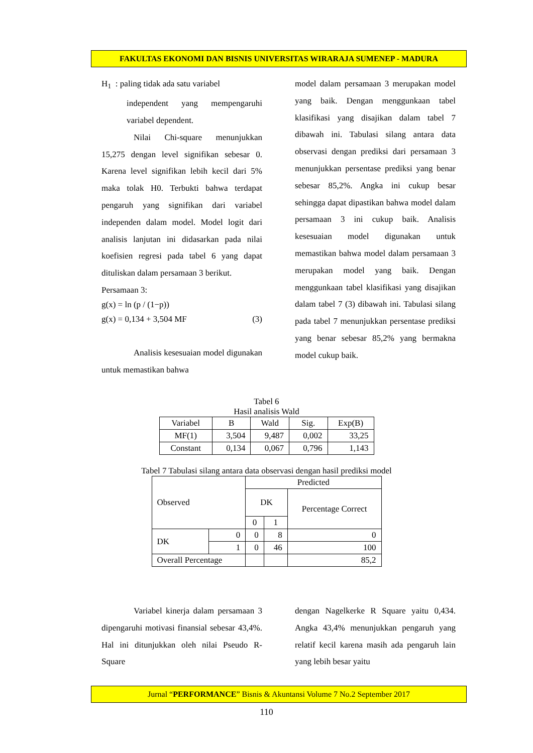FAKULTAS EKONOMI DAN BISNIS UNIVERSITAS WIRARAJA SUMENEP - MADURA
H<sub>1</sub> : paling tidak ada satu variabel
independent yang mempengaruhi variabel dependent.
Nilai Chi-square menunjukkan 15,275 dengan level signifikan sebesar 0. Karena level signifikan lebih kecil dari 5% maka tolak H0. Terbukti bahwa terdapat pengaruh yang signifikan dari variabel independen dalam model. Model logit dari analisis lanjutan ini didasarkan pada nilai koefisien regresi pada tabel 6 yang dapat dituliskan dalam persamaan 3 berikut.
Persamaan 3:
g(x) = ln (p / (1−p))
g(x) = 0,134 + 3,504 MF (3)
Analisis kesesuaian model digunakan untuk memastikan bahwa
model dalam persamaan 3 merupakan model yang baik. Dengan menggunkaan tabel klasifikasi yang disajikan dalam tabel 7 dibawah ini. Tabulasi silang antara data observasi dengan prediksi dari persamaan 3 menunjukkan persentase prediksi yang benar sebesar 85,2%. Angka ini cukup besar sehingga dapat dipastikan bahwa model dalam persamaan 3 ini cukup baik. Analisis kesesuaian model digunakan untuk memastikan bahwa model dalam persamaan 3 merupakan model yang baik. Dengan menggunkaan tabel klasifikasi yang disajikan dalam tabel 7 (3) dibawah ini. Tabulasi silang pada tabel 7 menunjukkan persentase prediksi yang benar sebesar 85,2% yang bermakna model cukup baik.
Tabel 6
Hasil analisis Wald
| Variabel | B | Wald | Sig. | Exp(B) |
| MF(1) | 3,504 | 9,487 | 0,002 | 33,25 |
| Constant | 0,134 | 0,067 | 0,796 | 1,143 |
Tabel 7 Tabulasi silang antara data observasi dengan hasil prediksi model
| Observed | | Predicted | | |
| | | DK | | Percentage Correct |
| | | 0 | 1 | |
| DK | 0 | 0 | 8 | 0 |
| | 1 | 0 | 46 | 100 |
| Overall Percentage | | | | 85,2 |
Variabel kinerja dalam persamaan 3 dipengaruhi motivasi finansial sebesar 43,4%. Hal ini ditunjukkan oleh nilai Pseudo R-Square
dengan Nagelkerke R Square yaitu 0,434. Angka 43,4% menunjukkan pengaruh yang relatif kecil karena masih ada pengaruh lain yang lebih besar yaitu
Jurnal “PERFORMANCE” Bisnis & Akuntansi Volume 7 No.2 September 2017
110